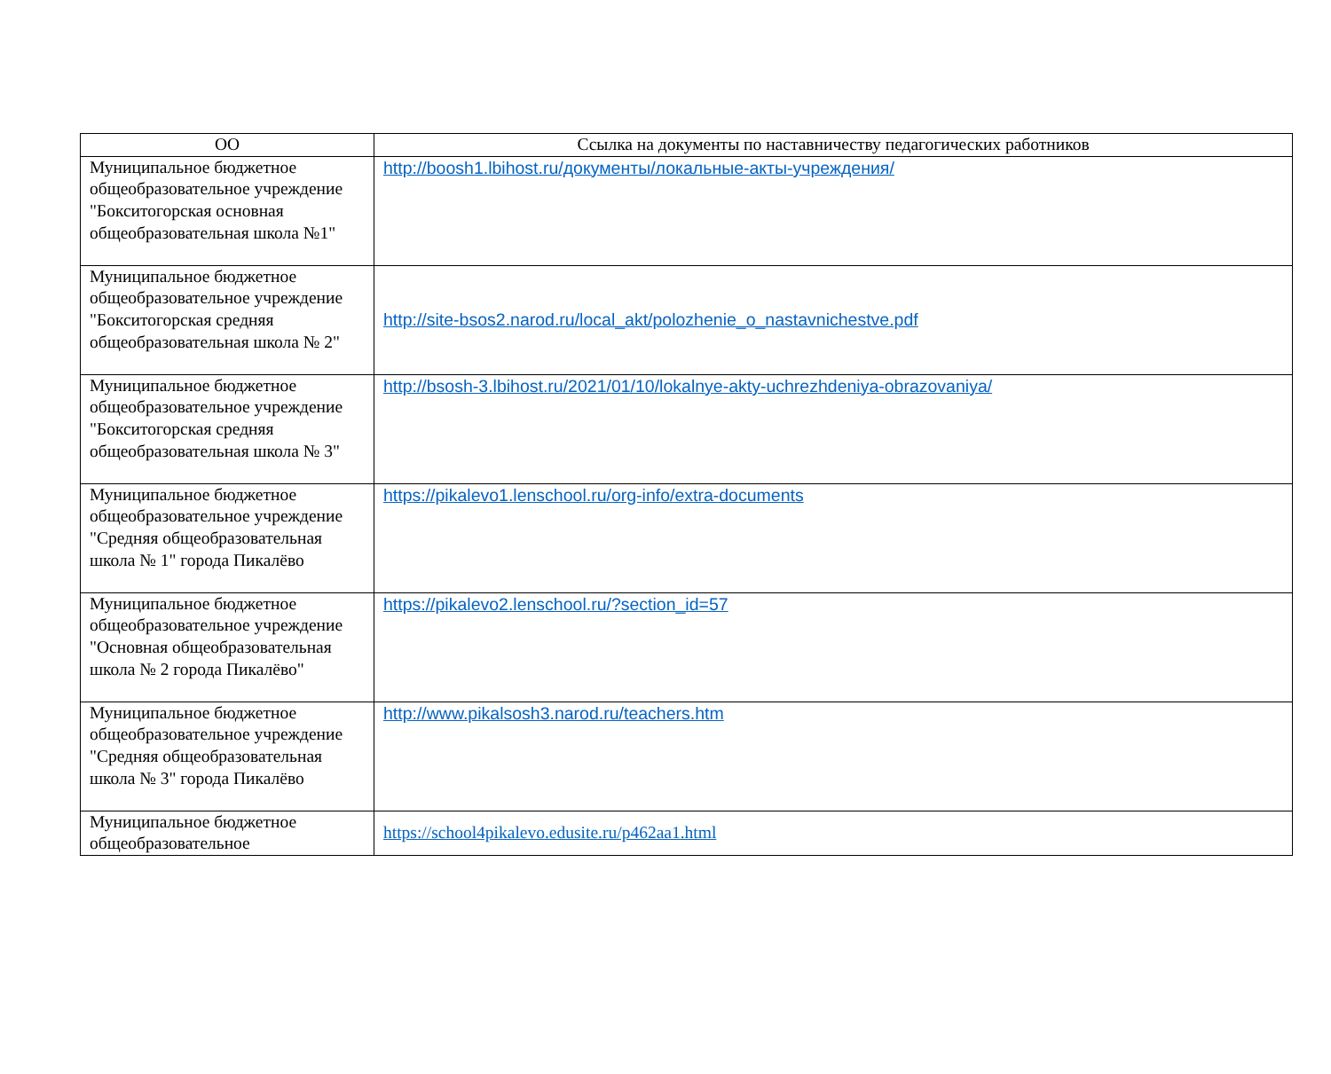| ОО | Ссылка на документы по наставничеству педагогических работников |
| --- | --- |
| Муниципальное бюджетное общеобразовательное учреждение "Бокситогорская основная общеобразовательная школа №1" | http://boosh1.lbihost.ru/документы/локальные-акты-учреждения/ |
| Муниципальное бюджетное общеобразовательное учреждение "Бокситогорская средняя общеобразовательная школа № 2" | http://site-bsos2.narod.ru/local_akt/polozhenie_o_nastavnichestve.pdf |
| Муниципальное бюджетное общеобразовательное учреждение "Бокситогорская средняя общеобразовательная школа № 3" | http://bsosh-3.lbihost.ru/2021/01/10/lokalnye-akty-uchrezhdeniya-obrazovaniya/ |
| Муниципальное бюджетное общеобразовательное учреждение "Средняя общеобразовательная школа № 1" города Пикалёво | https://pikalevo1.lenschool.ru/org-info/extra-documents |
| Муниципальное бюджетное общеобразовательное учреждение "Основная общеобразовательная школа № 2 города Пикалёво" | https://pikalevo2.lenschool.ru/?section_id=57 |
| Муниципальное бюджетное общеобразовательное учреждение "Средняя общеобразовательная школа № 3" города Пикалёво | http://www.pikalsosh3.narod.ru/teachers.htm |
| Муниципальное бюджетное общеобразовательное | https://school4pikalevo.edusite.ru/p462aa1.html |